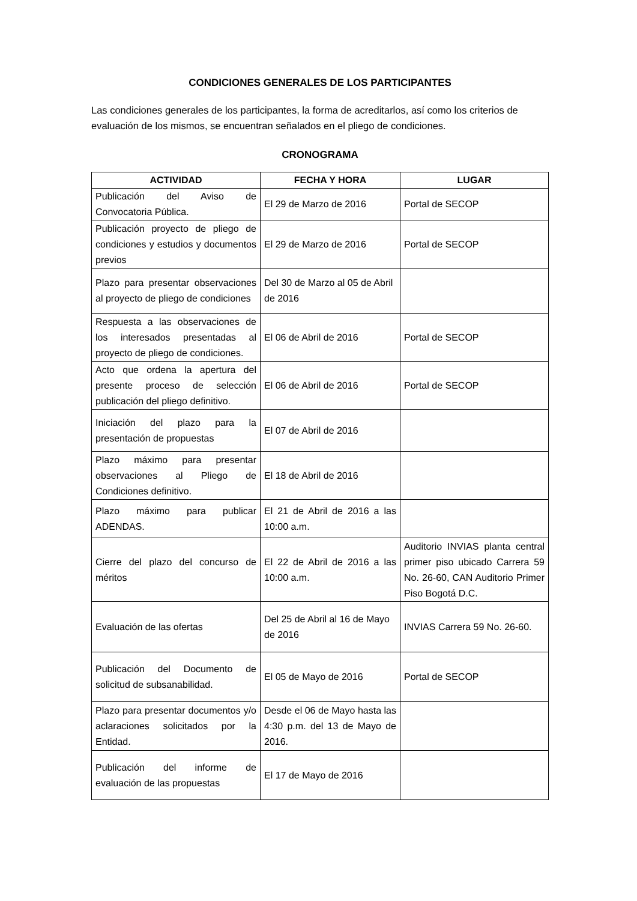CONDICIONES GENERALES DE LOS PARTICIPANTES
Las condiciones generales de los participantes, la forma de acreditarlos, así como los criterios de evaluación de los mismos, se encuentran señalados en el pliego de condiciones.
CRONOGRAMA
| ACTIVIDAD | FECHA Y HORA | LUGAR |
| --- | --- | --- |
| Publicación del Aviso de Convocatoria Pública. | El 29 de Marzo de 2016 | Portal de SECOP |
| Publicación proyecto de pliego de condiciones y estudios y documentos previos | El 29 de Marzo de 2016 | Portal de SECOP |
| Plazo para presentar observaciones al proyecto de pliego de condiciones | Del 30 de Marzo al 05 de Abril de 2016 | |
| Respuesta a las observaciones de los interesados presentadas al proyecto de pliego de condiciones. | El 06 de Abril de 2016 | Portal de SECOP |
| Acto que ordena la apertura del presente proceso de selección publicación del pliego definitivo. | El 06 de Abril de 2016 | Portal de SECOP |
| Iniciación del plazo para la presentación de propuestas | El 07 de Abril de 2016 | |
| Plazo máximo para presentar observaciones al Pliego de Condiciones definitivo. | El 18 de Abril de 2016 | |
| Plazo máximo para publicar ADENDAS. | El 21 de Abril de 2016 a las 10:00 a.m. | |
| Cierre del plazo del concurso de méritos | El 22 de Abril de 2016 a las 10:00 a.m. | Auditorio INVIAS planta central primer piso ubicado Carrera 59 No. 26-60, CAN Auditorio Primer Piso Bogotá D.C. |
| Evaluación de las ofertas | Del 25 de Abril al 16 de Mayo de 2016 | INVIAS Carrera 59 No. 26-60. |
| Publicación del Documento de solicitud de subsanabilidad. | El 05 de Mayo de 2016 | Portal de SECOP |
| Plazo para presentar documentos y/o aclaraciones solicitados por la Entidad. | Desde el 06 de Mayo hasta las 4:30 p.m. del 13 de Mayo de 2016. | |
| Publicación del informe de evaluación de las propuestas | El 17 de Mayo de 2016 | |